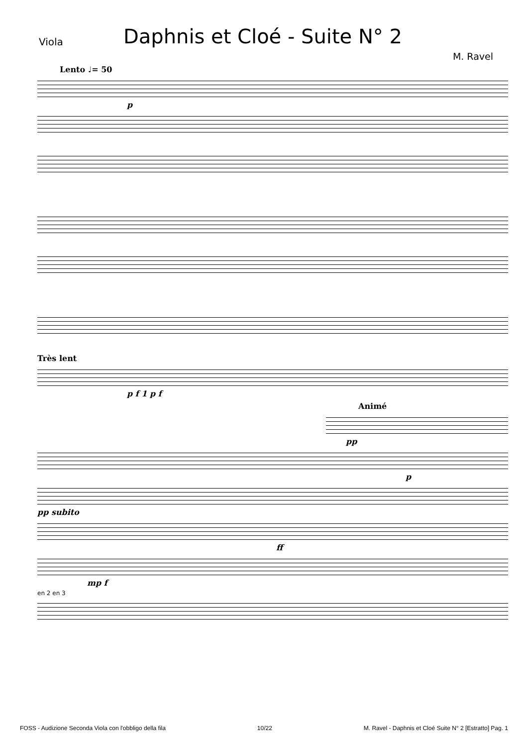Viola
Daphnis et Cloé - Suite N° 2
M. Ravel
Lento ♩= 50
p
Très lent
p f 1 p f
Animé
pp
p
pp subito
ff
mp f
en 2 en 3
FOSS - Audizione Seconda Viola con l'obbligo della fila 10/22 M. Ravel - Daphnis et Cloé Suite N° 2 [Estratto] Pag. 1